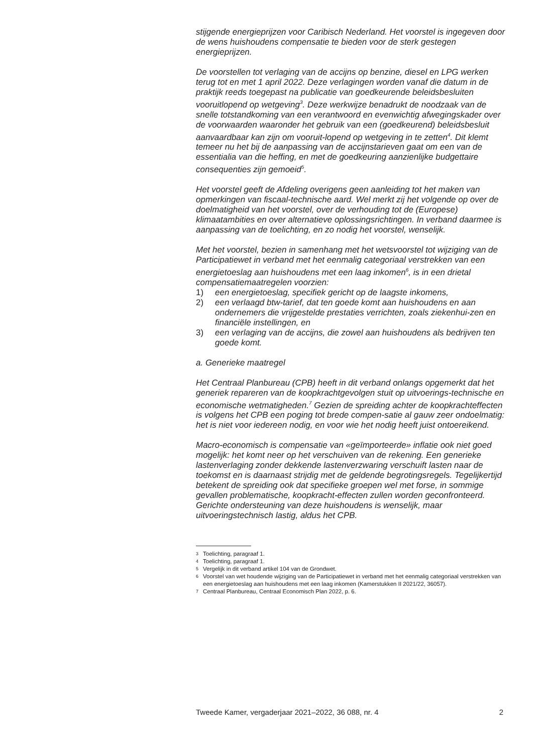stijgende energieprijzen voor Caribisch Nederland. Het voorstel is ingegeven door de wens huishoudens compensatie te bieden voor de sterk gestegen energieprijzen.
De voorstellen tot verlaging van de accijns op benzine, diesel en LPG werken terug tot en met 1 april 2022. Deze verlagingen worden vanaf die datum in de praktijk reeds toegepast na publicatie van goedkeurende beleidsbesluiten vooruitlopend op wetgeving<sup>3</sup>. Deze werkwijze benadrukt de noodzaak van de snelle totstandkoming van een verantwoord en evenwichtig afwegingskader over de voorwaarden waaronder het gebruik van een (goedkeurend) beleidsbesluit aanvaardbaar kan zijn om vooruit-lopend op wetgeving in te zetten<sup>4</sup>. Dit klemt temeer nu het bij de aanpassing van de accijnstarieven gaat om een van de essentialia van die heffing, en met de goedkeuring aanzienlijke budgettaire consequenties zijn gemoeid<sup>5</sup>.
Het voorstel geeft de Afdeling overigens geen aanleiding tot het maken van opmerkingen van fiscaal-technische aard. Wel merkt zij het volgende op over de doelmatigheid van het voorstel, over de verhouding tot de (Europese) klimaatambities en over alternatieve oplossingsrichtingen. In verband daarmee is aanpassing van de toelichting, en zo nodig het voorstel, wenselijk.
Met het voorstel, bezien in samenhang met het wetsvoorstel tot wijziging van de Participatiewet in verband met het eenmalig categoriaal verstrekken van een energietoeslag aan huishoudens met een laag inkomen<sup>6</sup>, is in een drietal compensatiemaatregelen voorzien:
1) een energietoeslag, specifiek gericht op de laagste inkomens,
2) een verlaagd btw-tarief, dat ten goede komt aan huishoudens en aan ondernemers die vrijgestelde prestaties verrichten, zoals ziekenhui-zen en financiële instellingen, en
3) een verlaging van de accijns, die zowel aan huishoudens als bedrijven ten goede komt.
a. Generieke maatregel
Het Centraal Planbureau (CPB) heeft in dit verband onlangs opgemerkt dat het generiek repareren van de koopkrachtgevolgen stuit op uitvoerings-technische en economische wetmatigheden.<sup>7</sup> Gezien de spreiding achter de koopkrachteffecten is volgens het CPB een poging tot brede compen-satie al gauw zeer ondoelmatig: het is niet voor iedereen nodig, en voor wie het nodig heeft juist ontoereikend.
Macro-economisch is compensatie van «geïmporteerde» inflatie ook niet goed mogelijk: het komt neer op het verschuiven van de rekening. Een generieke lastenverlaging zonder dekkende lastenverzwaring verschuift lasten naar de toekomst en is daarnaast strijdig met de geldende begrotingsregels. Tegelijkertijd betekent de spreiding ook dat specifieke groepen wel met forse, in sommige gevallen problematische, koopkracht-effecten zullen worden geconfronteerd. Gerichte ondersteuning van deze huishoudens is wenselijk, maar uitvoeringstechnisch lastig, aldus het CPB.
3 Toelichting, paragraaf 1.
4 Toelichting, paragraaf 1.
5 Vergelijk in dit verband artikel 104 van de Grondwet.
6 Voorstel van wet houdende wijziging van de Participatiewet in verband met het eenmalig categoriaal verstrekken van een energietoeslag aan huishoudens met een laag inkomen (Kamerstukken II 2021/22, 36057).
7 Centraal Planbureau, Centraal Economisch Plan 2022, p. 6.
Tweede Kamer, vergaderjaar 2021–2022, 36 088, nr. 4 2